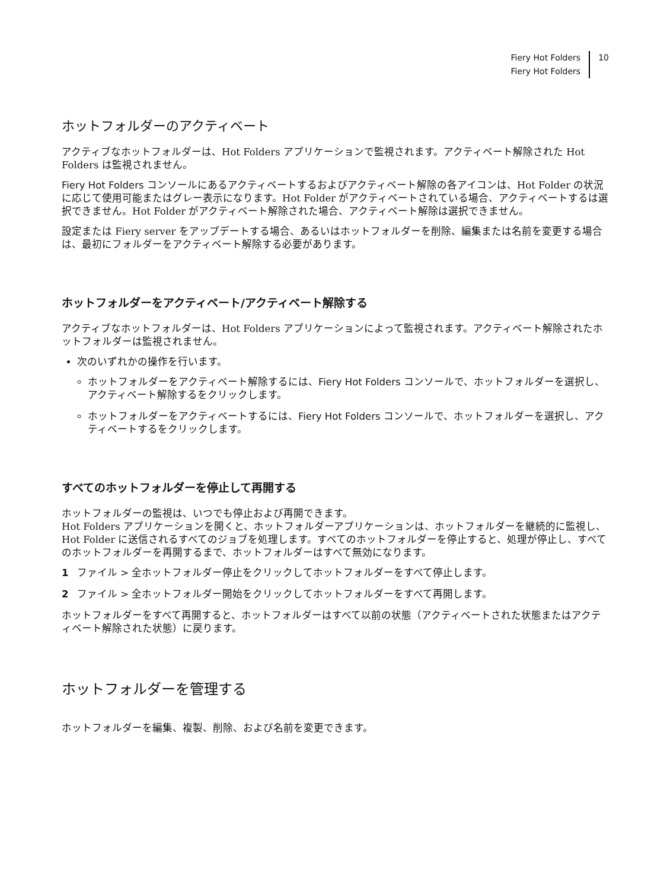Fiery Hot Folders
Fiery Hot Folders
10
ホットフォルダーのアクティベート
アクティブなホットフォルダーは、Hot Folders アプリケーションで監視されます。アクティベート解除された Hot Folders は監視されません。
Fiery Hot Folders コンソールにあるアクティベートするおよびアクティベート解除の各アイコンは、Hot Folder の状況に応じて使用可能またはグレー表示になります。Hot Folder がアクティベートされている場合、アクティベートするは選択できません。Hot Folder がアクティベート解除された場合、アクティベート解除は選択できません。
設定または Fiery server をアップデートする場合、あるいはホットフォルダーを削除、編集または名前を変更する場合は、最初にフォルダーをアクティベート解除する必要があります。
ホットフォルダーをアクティベート/アクティベート解除する
アクティブなホットフォルダーは、Hot Folders アプリケーションによって監視されます。アクティベート解除されたホットフォルダーは監視されません。
次のいずれかの操作を行います。
ホットフォルダーをアクティベート解除するには、Fiery Hot Folders コンソールで、ホットフォルダーを選択し、アクティベート解除するをクリックします。
ホットフォルダーをアクティベートするには、Fiery Hot Folders コンソールで、ホットフォルダーを選択し、アクティベートするをクリックします。
すべてのホットフォルダーを停止して再開する
ホットフォルダーの監視は、いつでも停止および再開できます。
Hot Folders アプリケーションを開くと、ホットフォルダーアプリケーションは、ホットフォルダーを継続的に監視し、Hot Folder に送信されるすべてのジョブを処理します。すべてのホットフォルダーを停止すると、処理が停止し、すべてのホットフォルダーを再開するまで、ホットフォルダーはすべて無効になります。
1 ファイル > 全ホットフォルダー停止をクリックしてホットフォルダーをすべて停止します。
2 ファイル > 全ホットフォルダー開始をクリックしてホットフォルダーをすべて再開します。
ホットフォルダーをすべて再開すると、ホットフォルダーはすべて以前の状態（アクティベートされた状態またはアクティベート解除された状態）に戻ります。
ホットフォルダーを管理する
ホットフォルダーを編集、複製、削除、および名前を変更できます。